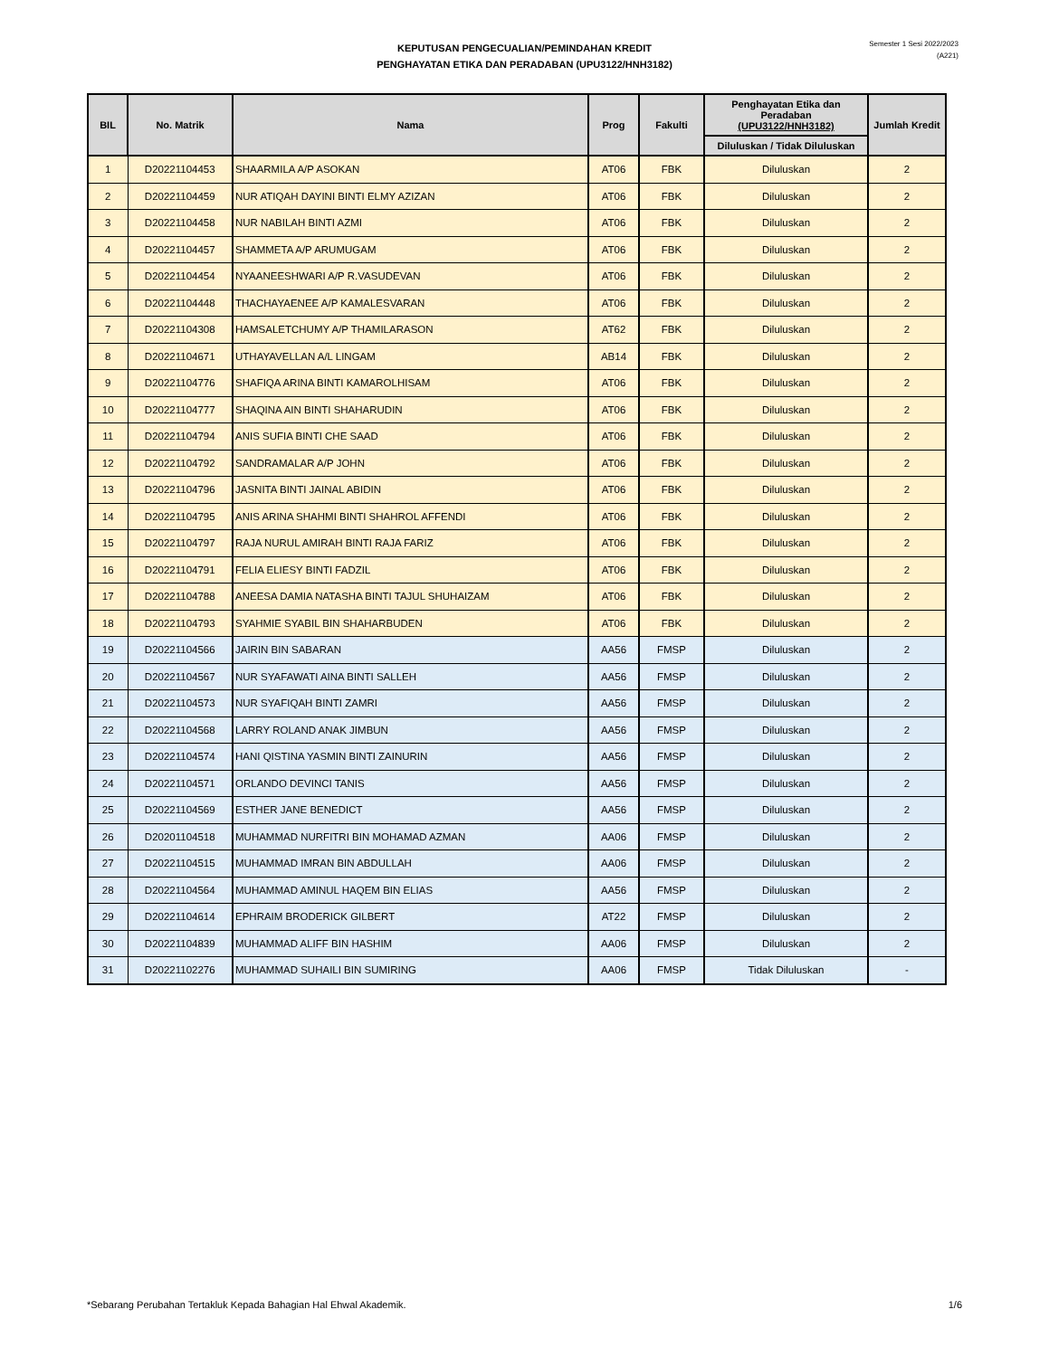KEPUTUSAN PENGECUALIAN/PEMINDAHAN KREDIT
PENGHAYATAN ETIKA DAN PERADABAN (UPU3122/HNH3182)
Semester 1 Sesi 2022/2023
(A221)
| BIL | No. Matrik | Nama | Prog | Fakulti | Penghayatan Etika dan Peradaban (UPU3122/HNH3182) | Jumlah Kredit |
| --- | --- | --- | --- | --- | --- | --- |
| | | | | | Diluluskan / Tidak Diluluskan | |
| 1 | D20221104453 | SHAARMILA A/P ASOKAN | AT06 | FBK | Diluluskan | 2 |
| 2 | D20221104459 | NUR ATIQAH DAYINI BINTI ELMY AZIZAN | AT06 | FBK | Diluluskan | 2 |
| 3 | D20221104458 | NUR NABILAH BINTI AZMI | AT06 | FBK | Diluluskan | 2 |
| 4 | D20221104457 | SHAMMETA A/P ARUMUGAM | AT06 | FBK | Diluluskan | 2 |
| 5 | D20221104454 | NYAANEESHWARI A/P R.VASUDEVAN | AT06 | FBK | Diluluskan | 2 |
| 6 | D20221104448 | THACHAYAENEE A/P KAMALESVARAN | AT06 | FBK | Diluluskan | 2 |
| 7 | D20221104308 | HAMSALETCHUMY A/P THAMILARASON | AT62 | FBK | Diluluskan | 2 |
| 8 | D20221104671 | UTHAYAVELLAN A/L LINGAM | AB14 | FBK | Diluluskan | 2 |
| 9 | D20221104776 | SHAFIQA ARINA BINTI KAMAROLHISAM | AT06 | FBK | Diluluskan | 2 |
| 10 | D20221104777 | SHAQINA AIN BINTI SHAHARUDIN | AT06 | FBK | Diluluskan | 2 |
| 11 | D20221104794 | ANIS SUFIA BINTI CHE SAAD | AT06 | FBK | Diluluskan | 2 |
| 12 | D20221104792 | SANDRAMALAR A/P JOHN | AT06 | FBK | Diluluskan | 2 |
| 13 | D20221104796 | JASNITA BINTI JAINAL ABIDIN | AT06 | FBK | Diluluskan | 2 |
| 14 | D20221104795 | ANIS ARINA SHAHMI BINTI SHAHROL AFFENDI | AT06 | FBK | Diluluskan | 2 |
| 15 | D20221104797 | RAJA NURUL AMIRAH BINTI RAJA FARIZ | AT06 | FBK | Diluluskan | 2 |
| 16 | D20221104791 | FELIA ELIESY BINTI FADZIL | AT06 | FBK | Diluluskan | 2 |
| 17 | D20221104788 | ANEESA DAMIA NATASHA BINTI TAJUL SHUHAIZAM | AT06 | FBK | Diluluskan | 2 |
| 18 | D20221104793 | SYAHMIE SYABIL BIN SHAHARBUDEN | AT06 | FBK | Diluluskan | 2 |
| 19 | D20221104566 | JAIRIN BIN SABARAN | AA56 | FMSP | Diluluskan | 2 |
| 20 | D20221104567 | NUR SYAFAWATI AINA BINTI SALLEH | AA56 | FMSP | Diluluskan | 2 |
| 21 | D20221104573 | NUR SYAFIQAH BINTI ZAMRI | AA56 | FMSP | Diluluskan | 2 |
| 22 | D20221104568 | LARRY ROLAND ANAK JIMBUN | AA56 | FMSP | Diluluskan | 2 |
| 23 | D20221104574 | HANI QISTINA YASMIN BINTI ZAINURIN | AA56 | FMSP | Diluluskan | 2 |
| 24 | D20221104571 | ORLANDO DEVINCI TANIS | AA56 | FMSP | Diluluskan | 2 |
| 25 | D20221104569 | ESTHER JANE BENEDICT | AA56 | FMSP | Diluluskan | 2 |
| 26 | D20201104518 | MUHAMMAD NURFITRI BIN MOHAMAD AZMAN | AA06 | FMSP | Diluluskan | 2 |
| 27 | D20221104515 | MUHAMMAD IMRAN BIN ABDULLAH | AA06 | FMSP | Diluluskan | 2 |
| 28 | D20221104564 | MUHAMMAD AMINUL HAQEM BIN ELIAS | AA56 | FMSP | Diluluskan | 2 |
| 29 | D20221104614 | EPHRAIM BRODERICK GILBERT | AT22 | FMSP | Diluluskan | 2 |
| 30 | D20221104839 | MUHAMMAD ALIFF BIN HASHIM | AA06 | FMSP | Diluluskan | 2 |
| 31 | D20221102276 | MUHAMMAD SUHAILI BIN SUMIRING | AA06 | FMSP | Tidak Diluluskan | - |
*Sebarang Perubahan Tertakluk Kepada Bahagian Hal Ehwal Akademik. 1/6